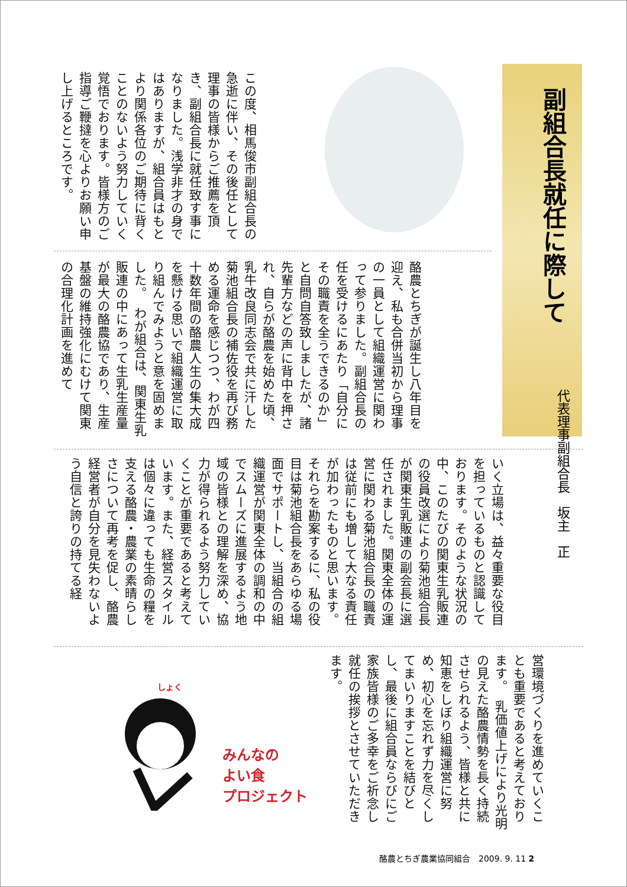副組合長就任に際して
代表理事副組合長　坂主　正
この度、相馬俊市副組合長の急逝に伴い、その後任として理事の皆様からご推薦を頂き、副組合長に就任致す事になりました。浅学非才の身ではありますが、組合員はもとより関係各位のご期待に背くことのないよう努力していく覚悟でおります。皆様方のご指導ご鞭撻を心よりお願い申し上げるところです。
酪農とちぎが誕生し八年目を迎え、私も合併当初から理事の一員として組織運営に関わって参りました。副組合長の任を受けるにあたり「自分にその職責を全うできるのか」と自問自答致しましたが、諸先輩方などの声に背中を押され、自らが酪農を始めた頃、乳牛改良同志会で共に汗した菊池組合長の補佐役を再び務める運命を感じつつ、わが四十数年間の酪農人生の集大成を懸ける思いで組織運営に取り組んでみようと意を固めました。　わが組合は、関東生乳販連の中にあって生乳生産量が最大の酪農協であり、生産基盤の維持強化にむけて関東の合理化計画を進めて
いく立場は、益々重要な役目を担っているものと認識しております。そのような状況の中、このたびの関東生乳販連の役員改選により菊池組合長が関東生乳販連の副会長に選任されました。関東全体の運営に関わる菊池組合長の職責は従前にも増して大なる責任が加わったものと思います。　それらを勘案するに、私の役目は菊池組合長をあらゆる場面でサポートし、当組合の組織運営が関東全体の調和の中でスムーズに進展するよう地域の皆様との理解を深め、協力が得られるよう努力していくことが重要であると考えています。また、経営スタイルは個々に違っても生命の糧を支える酪農・農業の素晴らしさについて再考を促し、酪農経営者が自分を見失わないよう自信と誇りの持てる経
営環境づくりを進めていくことも重要であると考えております。　乳価値上げにより光明の見えた酪農情勢を長く持続させられるよう、皆様と共に知恵をしぼり組織運営に努め、初心を忘れず力を尽くしてまいりますことを結びとし、最後に組合員ならびにご家族皆様のご多幸をご祈念し就任の挨拶とさせていただきます。
しょく
みんなの
よい食
プロジェクト
酪農とちぎ農業協同組合　2009. 9. 11 2